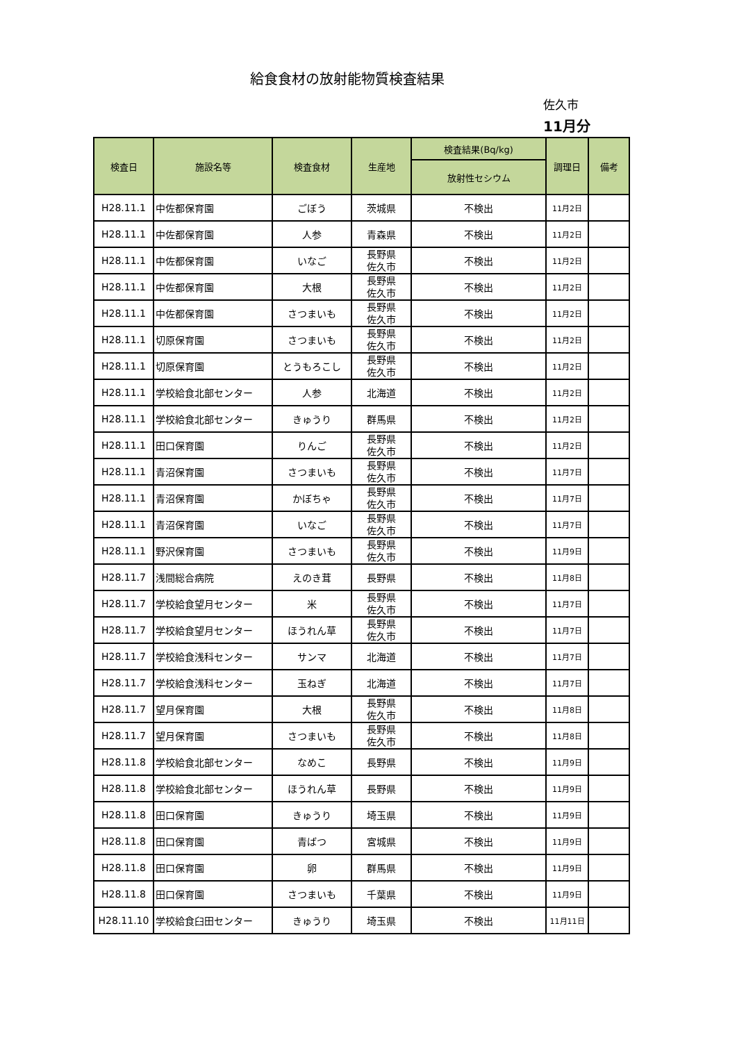給食食材の放射能物質検査結果
佐久市
11月分
| 検査日 | 施設名等 | 検査食材 | 生産地 | 検査結果(Bq/kg) | 調理日 | 備考 |
| --- | --- | --- | --- | --- | --- | --- |
| | | | | 放射性セシウム | | |
| H28.11.1 | 中佐都保育園 | ごぼう | 茨城県 | 不検出 | 11月2日 | |
| H28.11.1 | 中佐都保育園 | 人参 | 青森県 | 不検出 | 11月2日 | |
| H28.11.1 | 中佐都保育園 | いなご | 長野県 佐久市 | 不検出 | 11月2日 | |
| H28.11.1 | 中佐都保育園 | 大根 | 長野県 佐久市 | 不検出 | 11月2日 | |
| H28.11.1 | 中佐都保育園 | さつまいも | 長野県 佐久市 | 不検出 | 11月2日 | |
| H28.11.1 | 切原保育園 | さつまいも | 長野県 佐久市 | 不検出 | 11月2日 | |
| H28.11.1 | 切原保育園 | とうもろこし | 長野県 佐久市 | 不検出 | 11月2日 | |
| H28.11.1 | 学校給食北部センター | 人参 | 北海道 | 不検出 | 11月2日 | |
| H28.11.1 | 学校給食北部センター | きゅうり | 群馬県 | 不検出 | 11月2日 | |
| H28.11.1 | 田口保育園 | りんご | 長野県 佐久市 | 不検出 | 11月2日 | |
| H28.11.1 | 青沼保育園 | さつまいも | 長野県 佐久市 | 不検出 | 11月7日 | |
| H28.11.1 | 青沼保育園 | かぼちゃ | 長野県 佐久市 | 不検出 | 11月7日 | |
| H28.11.1 | 青沼保育園 | いなご | 長野県 佐久市 | 不検出 | 11月7日 | |
| H28.11.1 | 野沢保育園 | さつまいも | 長野県 佐久市 | 不検出 | 11月9日 | |
| H28.11.7 | 浅間総合病院 | えのき茸 | 長野県 | 不検出 | 11月8日 | |
| H28.11.7 | 学校給食望月センター | 米 | 長野県 佐久市 | 不検出 | 11月7日 | |
| H28.11.7 | 学校給食望月センター | ほうれん草 | 長野県 佐久市 | 不検出 | 11月7日 | |
| H28.11.7 | 学校給食浅科センター | サンマ | 北海道 | 不検出 | 11月7日 | |
| H28.11.7 | 学校給食浅科センター | 玉ねぎ | 北海道 | 不検出 | 11月7日 | |
| H28.11.7 | 望月保育園 | 大根 | 長野県 佐久市 | 不検出 | 11月8日 | |
| H28.11.7 | 望月保育園 | さつまいも | 長野県 佐久市 | 不検出 | 11月8日 | |
| H28.11.8 | 学校給食北部センター | なめこ | 長野県 | 不検出 | 11月9日 | |
| H28.11.8 | 学校給食北部センター | ほうれん草 | 長野県 | 不検出 | 11月9日 | |
| H28.11.8 | 田口保育園 | きゅうり | 埼玉県 | 不検出 | 11月9日 | |
| H28.11.8 | 田口保育園 | 青ばつ | 宮城県 | 不検出 | 11月9日 | |
| H28.11.8 | 田口保育園 | 卵 | 群馬県 | 不検出 | 11月9日 | |
| H28.11.8 | 田口保育園 | さつまいも | 千葉県 | 不検出 | 11月9日 | |
| H28.11.10 | 学校給食臼田センター | きゅうり | 埼玉県 | 不検出 | 11月11日 | |